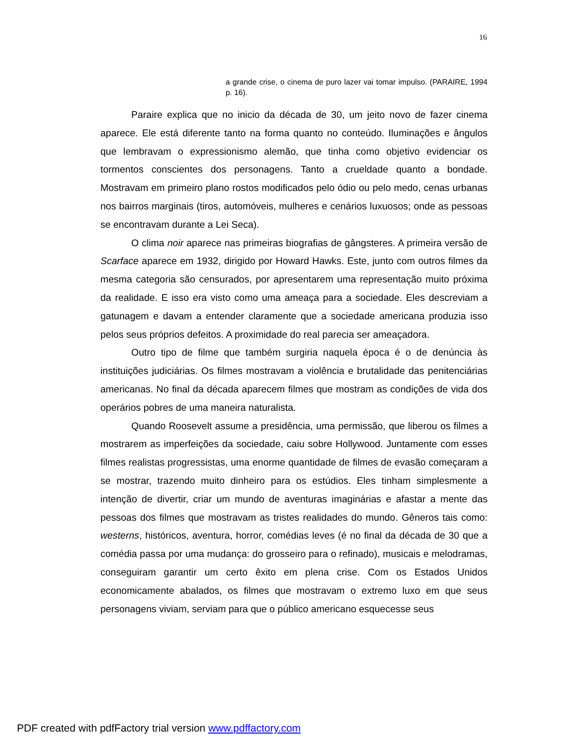16
a grande crise, o cinema de puro lazer vai tomar impulso. (PARAIRE, 1994 p. 16).
Paraire explica que no inicio da década de 30, um jeito novo de fazer cinema aparece. Ele está diferente tanto na forma quanto no conteúdo. Iluminações e ângulos que lembravam o expressionismo alemão, que tinha como objetivo evidenciar os tormentos conscientes dos personagens. Tanto a crueldade quanto a bondade. Mostravam em primeiro plano rostos modificados pelo ódio ou pelo medo, cenas urbanas nos bairros marginais (tiros, automóveis, mulheres e cenários luxuosos; onde as pessoas se encontravam durante a Lei Seca).
O clima noir aparece nas primeiras biografias de gângsteres. A primeira versão de Scarface aparece em 1932, dirigido por Howard Hawks. Este, junto com outros filmes da mesma categoria são censurados, por apresentarem uma representação muito próxima da realidade. E isso era visto como uma ameaça para a sociedade. Eles descreviam a gatunagem e davam a entender claramente que a sociedade americana produzia isso pelos seus próprios defeitos. A proximidade do real parecia ser ameaçadora.
Outro tipo de filme que também surgiria naquela época é o de denúncia às instituições judiciárias. Os filmes mostravam a violência e brutalidade das penitenciárias americanas. No final da década aparecem filmes que mostram as condições de vida dos operários pobres de uma maneira naturalista.
Quando Roosevelt assume a presidência, uma permissão, que liberou os filmes a mostrarem as imperfeições da sociedade, caiu sobre Hollywood. Juntamente com esses filmes realistas progressistas, uma enorme quantidade de filmes de evasão começaram a se mostrar, trazendo muito dinheiro para os estúdios. Eles tinham simplesmente a intenção de divertir, criar um mundo de aventuras imaginárias e afastar a mente das pessoas dos filmes que mostravam as tristes realidades do mundo. Gêneros tais como: westerns, históricos, aventura, horror, comédias leves (é no final da década de 30 que a comédia passa por uma mudança: do grosseiro para o refinado), musicais e melodramas, conseguiram garantir um certo êxito em plena crise. Com os Estados Unidos economicamente abalados, os filmes que mostravam o extremo luxo em que seus personagens viviam, serviam para que o público americano esquecesse seus
PDF created with pdfFactory trial version www.pdffactory.com